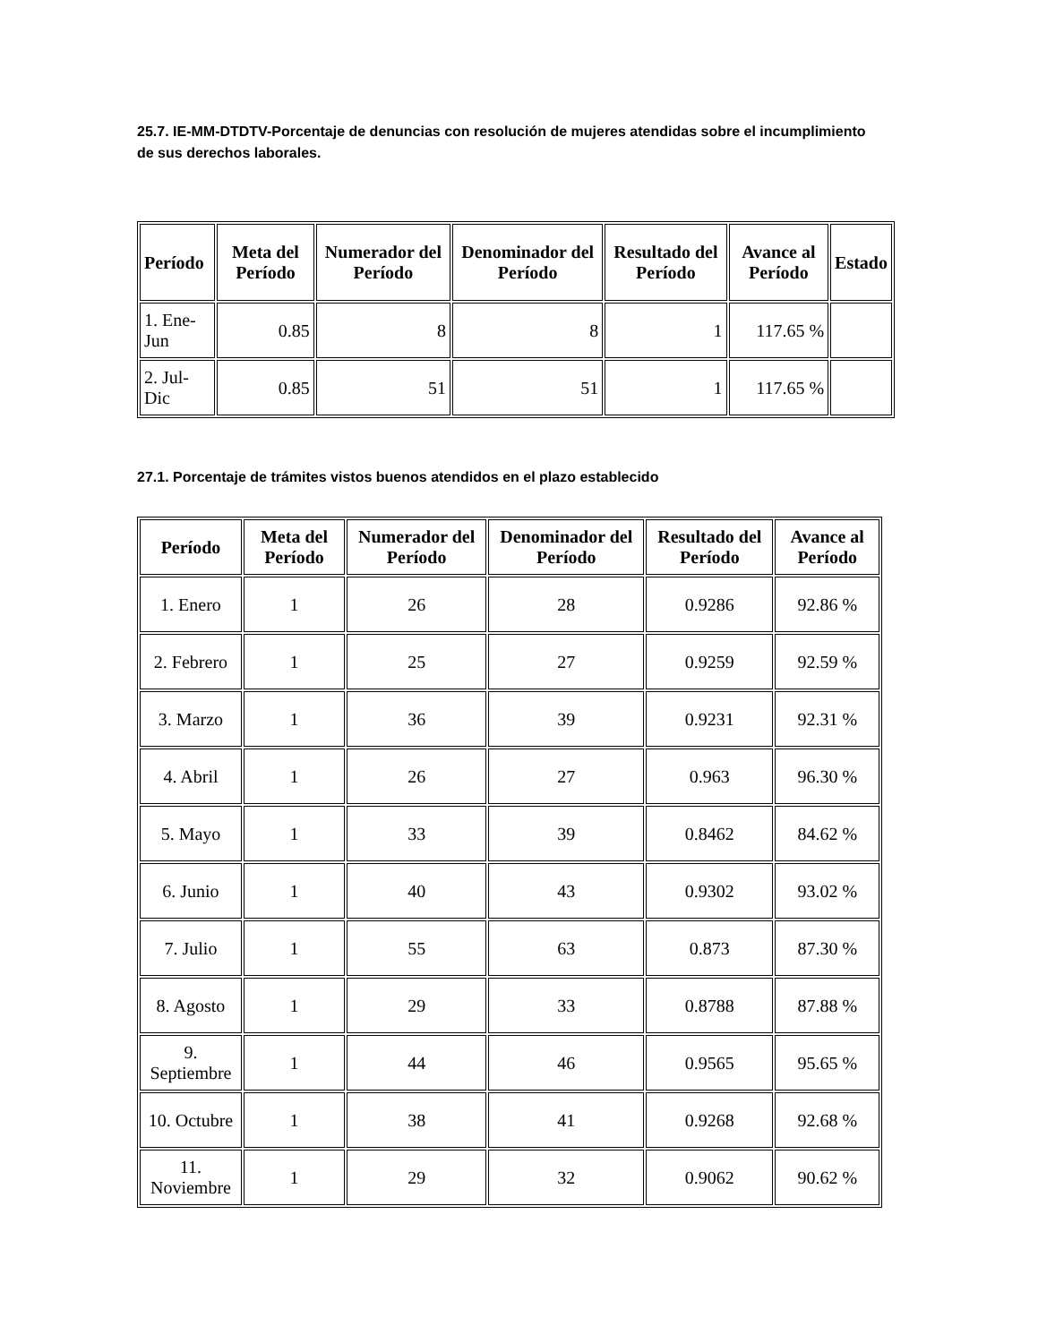25.7. IE-MM-DTDTV-Porcentaje de denuncias con resolución de mujeres atendidas sobre el incumplimiento de sus derechos laborales.
| Período | Meta del Período | Numerador del Período | Denominador del Período | Resultado del Período | Avance al Período | Estado |
| --- | --- | --- | --- | --- | --- | --- |
| 1. Ene-Jun | 0.85 | 8 | 8 | 1 | 117.65 % | |
| 2. Jul-Dic | 0.85 | 51 | 51 | 1 | 117.65 % | |
27.1. Porcentaje de trámites vistos buenos atendidos en el plazo establecido
| Período | Meta del Período | Numerador del Período | Denominador del Período | Resultado del Período | Avance al Período |
| --- | --- | --- | --- | --- | --- |
| 1. Enero | 1 | 26 | 28 | 0.9286 | 92.86 % |
| 2. Febrero | 1 | 25 | 27 | 0.9259 | 92.59 % |
| 3. Marzo | 1 | 36 | 39 | 0.9231 | 92.31 % |
| 4. Abril | 1 | 26 | 27 | 0.963 | 96.30 % |
| 5. Mayo | 1 | 33 | 39 | 0.8462 | 84.62 % |
| 6. Junio | 1 | 40 | 43 | 0.9302 | 93.02 % |
| 7. Julio | 1 | 55 | 63 | 0.873 | 87.30 % |
| 8. Agosto | 1 | 29 | 33 | 0.8788 | 87.88 % |
| 9. Septiembre | 1 | 44 | 46 | 0.9565 | 95.65 % |
| 10. Octubre | 1 | 38 | 41 | 0.9268 | 92.68 % |
| 11. Noviembre | 1 | 29 | 32 | 0.9062 | 90.62 % |